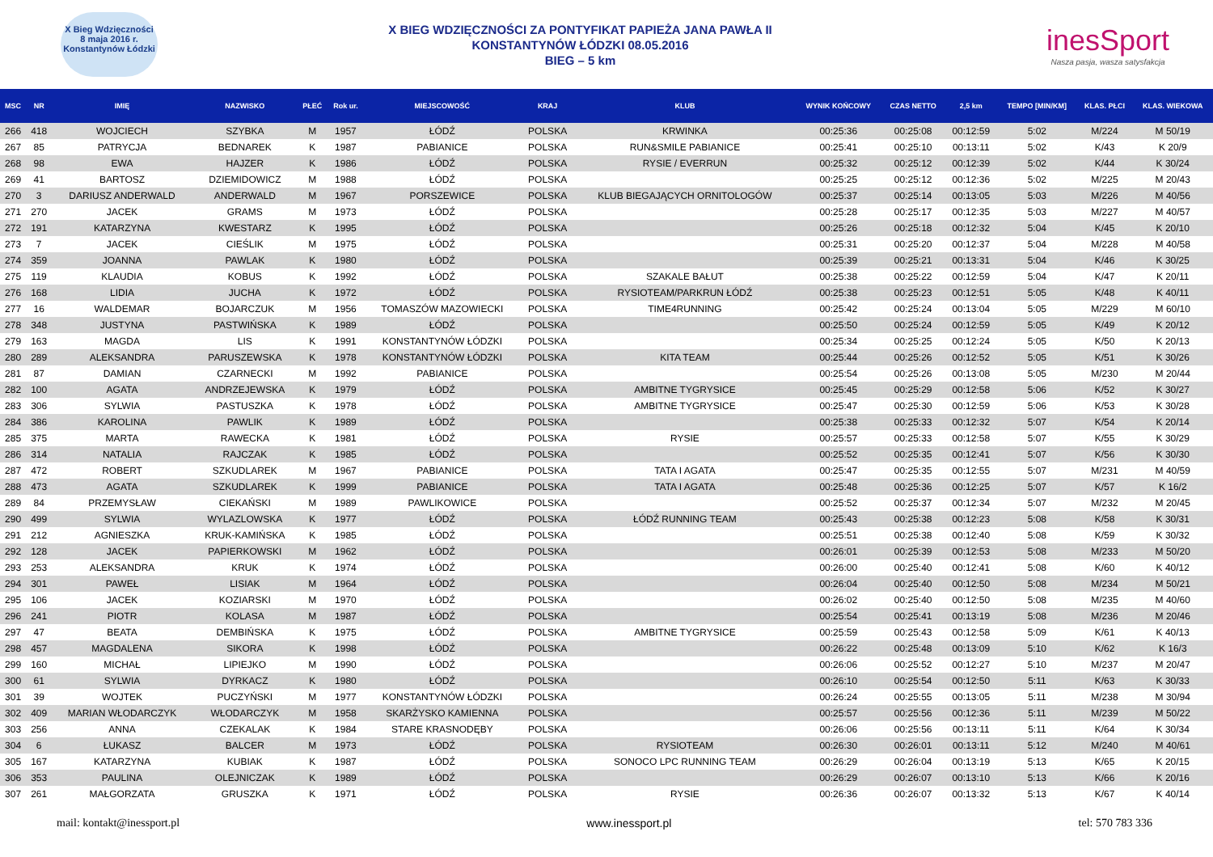X Bieg Wdzięczności
8 maja 2016 r.
Konstantynów Łódzki
X BIEG WDZIĘCZNOŚCI ZA PONTYFIKAT PAPIEŻA JANA PAWŁA II
KONSTANTYNÓW ŁÓDZKI 08.05.2016
BIEG – 5 km
inesSport
Nasza pasja, wasza satysfakcja
| MSC | NR | IMIĘ | NAZWISKO | PŁEĆ | Rok ur. | MIEJSCOWOŚĆ | KRAJ | KLUB | WYNIK KOŃCOWY | CZAS NETTO | 2,5 km | TEMPO [MIN/KM] | KLAS. PŁCI | KLAS. WIEKOWA |
| --- | --- | --- | --- | --- | --- | --- | --- | --- | --- | --- | --- | --- | --- | --- |
| 266 | 418 | WOJCIECH | SZYBKA | M | 1957 | ŁÓDŹ | POLSKA | KRWINKA | 00:25:36 | 00:25:08 | 00:12:59 | 5:02 | M/224 | M 50/19 |
| 267 | 85 | PATRYCJA | BEDNAREK | K | 1987 | PABIANICE | POLSKA | RUN&SMILE PABIANICE | 00:25:41 | 00:25:10 | 00:13:11 | 5:02 | K/43 | K 20/9 |
| 268 | 98 | EWA | HAJZER | K | 1986 | ŁÓDŹ | POLSKA | RYSIE / EVERRUN | 00:25:32 | 00:25:12 | 00:12:39 | 5:02 | K/44 | K 30/24 |
| 269 | 41 | BARTOSZ | DZIEMIDOWICZ | M | 1988 | ŁÓDŹ | POLSKA | | 00:25:25 | 00:25:12 | 00:12:36 | 5:02 | M/225 | M 20/43 |
| 270 | 3 | DARIUSZ ANDERWALD | ANDERWALD | M | 1967 | PORSZEWICE | POLSKA | KLUB BIEGAJĄCYCH ORNITOLOGÓW | 00:25:37 | 00:25:14 | 00:13:05 | 5:03 | M/226 | M 40/56 |
| 271 | 270 | JACEK | GRAMS | M | 1973 | ŁÓDŹ | POLSKA | | 00:25:28 | 00:25:17 | 00:12:35 | 5:03 | M/227 | M 40/57 |
| 272 | 191 | KATARZYNA | KWESTARZ | K | 1995 | ŁÓDŹ | POLSKA | | 00:25:26 | 00:25:18 | 00:12:32 | 5:04 | K/45 | K 20/10 |
| 273 | 7 | JACEK | CIEŚLIK | M | 1975 | ŁÓDŹ | POLSKA | | 00:25:31 | 00:25:20 | 00:12:37 | 5:04 | M/228 | M 40/58 |
| 274 | 359 | JOANNA | PAWLAK | K | 1980 | ŁÓDŹ | POLSKA | | 00:25:39 | 00:25:21 | 00:13:31 | 5:04 | K/46 | K 30/25 |
| 275 | 119 | KLAUDIA | KOBUS | K | 1992 | ŁÓDŹ | POLSKA | SZAKALE BAŁUT | 00:25:38 | 00:25:22 | 00:12:59 | 5:04 | K/47 | K 20/11 |
| 276 | 168 | LIDIA | JUCHA | K | 1972 | ŁÓDŹ | POLSKA | RYSIOTEAM/PARKRUN ŁÓDŹ | 00:25:38 | 00:25:23 | 00:12:51 | 5:05 | K/48 | K 40/11 |
| 277 | 16 | WALDEMAR | BOJARCZUK | M | 1956 | TOMASZÓW MAZOWIECKI | POLSKA | TIME4RUNNING | 00:25:42 | 00:25:24 | 00:13:04 | 5:05 | M/229 | M 60/10 |
| 278 | 348 | JUSTYNA | PASTWIŃSKA | K | 1989 | ŁÓDŹ | POLSKA | | 00:25:50 | 00:25:24 | 00:12:59 | 5:05 | K/49 | K 20/12 |
| 279 | 163 | MAGDA | LIS | K | 1991 | KONSTANTYNÓW ŁÓDZKI | POLSKA | | 00:25:34 | 00:25:25 | 00:12:24 | 5:05 | K/50 | K 20/13 |
| 280 | 289 | ALEKSANDRA | PARUSZEWSKA | K | 1978 | KONSTANTYNÓW ŁÓDZKI | POLSKA | KITA TEAM | 00:25:44 | 00:25:26 | 00:12:52 | 5:05 | K/51 | K 30/26 |
| 281 | 87 | DAMIAN | CZARNECKI | M | 1992 | PABIANICE | POLSKA | | 00:25:54 | 00:25:26 | 00:13:08 | 5:05 | M/230 | M 20/44 |
| 282 | 100 | AGATA | ANDRZEJEWSKA | K | 1979 | ŁÓDŹ | POLSKA | AMBITNE TYGRYSICE | 00:25:45 | 00:25:29 | 00:12:58 | 5:06 | K/52 | K 30/27 |
| 283 | 306 | SYLWIA | PASTUSZKA | K | 1978 | ŁÓDŹ | POLSKA | AMBITNE TYGRYSICE | 00:25:47 | 00:25:30 | 00:12:59 | 5:06 | K/53 | K 30/28 |
| 284 | 386 | KAROLINA | PAWLIK | K | 1989 | ŁÓDŹ | POLSKA | | 00:25:38 | 00:25:33 | 00:12:32 | 5:07 | K/54 | K 20/14 |
| 285 | 375 | MARTA | RAWECKA | K | 1981 | ŁÓDŹ | POLSKA | RYSIE | 00:25:57 | 00:25:33 | 00:12:58 | 5:07 | K/55 | K 30/29 |
| 286 | 314 | NATALIA | RAJCZAK | K | 1985 | ŁÓDŹ | POLSKA | | 00:25:52 | 00:25:35 | 00:12:41 | 5:07 | K/56 | K 30/30 |
| 287 | 472 | ROBERT | SZKUDLAREK | M | 1967 | PABIANICE | POLSKA | TATA I AGATA | 00:25:47 | 00:25:35 | 00:12:55 | 5:07 | M/231 | M 40/59 |
| 288 | 473 | AGATA | SZKUDLAREK | K | 1999 | PABIANICE | POLSKA | TATA I AGATA | 00:25:48 | 00:25:36 | 00:12:25 | 5:07 | K/57 | K 16/2 |
| 289 | 84 | PRZEMYSŁAW | CIEKAŃSKI | M | 1989 | PAWLIKOWICE | POLSKA | | 00:25:52 | 00:25:37 | 00:12:34 | 5:07 | M/232 | M 20/45 |
| 290 | 499 | SYLWIA | WYLAZLOWSKA | K | 1977 | ŁÓDŹ | POLSKA | ŁÓDŹ RUNNING TEAM | 00:25:43 | 00:25:38 | 00:12:23 | 5:08 | K/58 | K 30/31 |
| 291 | 212 | AGNIESZKA | KRUK-KAMIŃSKA | K | 1985 | ŁÓDŹ | POLSKA | | 00:25:51 | 00:25:38 | 00:12:40 | 5:08 | K/59 | K 30/32 |
| 292 | 128 | JACEK | PAPIERKOWSKI | M | 1962 | ŁÓDŹ | POLSKA | | 00:26:01 | 00:25:39 | 00:12:53 | 5:08 | M/233 | M 50/20 |
| 293 | 253 | ALEKSANDRA | KRUK | K | 1974 | ŁÓDŹ | POLSKA | | 00:26:00 | 00:25:40 | 00:12:41 | 5:08 | K/60 | K 40/12 |
| 294 | 301 | PAWEŁ | LISIAK | M | 1964 | ŁÓDŹ | POLSKA | | 00:26:04 | 00:25:40 | 00:12:50 | 5:08 | M/234 | M 50/21 |
| 295 | 106 | JACEK | KOZIARSKI | M | 1970 | ŁÓDŹ | POLSKA | | 00:26:02 | 00:25:40 | 00:12:50 | 5:08 | M/235 | M 40/60 |
| 296 | 241 | PIOTR | KOLASA | M | 1987 | ŁÓDŹ | POLSKA | | 00:25:54 | 00:25:41 | 00:13:19 | 5:08 | M/236 | M 20/46 |
| 297 | 47 | BEATA | DEMBIŃSKA | K | 1975 | ŁÓDŹ | POLSKA | AMBITNE TYGRYSICE | 00:25:59 | 00:25:43 | 00:12:58 | 5:09 | K/61 | K 40/13 |
| 298 | 457 | MAGDALENA | SIKORA | K | 1998 | ŁÓDŹ | POLSKA | | 00:26:22 | 00:25:48 | 00:13:09 | 5:10 | K/62 | K 16/3 |
| 299 | 160 | MICHAŁ | LIPIEJKO | M | 1990 | ŁÓDŹ | POLSKA | | 00:26:06 | 00:25:52 | 00:12:27 | 5:10 | M/237 | M 20/47 |
| 300 | 61 | SYLWIA | DYRKACZ | K | 1980 | ŁÓDŹ | POLSKA | | 00:26:10 | 00:25:54 | 00:12:50 | 5:11 | K/63 | K 30/33 |
| 301 | 39 | WOJTEK | PUCZYŃSKI | M | 1977 | KONSTANTYNÓW ŁÓDZKI | POLSKA | | 00:26:24 | 00:25:55 | 00:13:05 | 5:11 | M/238 | M 30/94 |
| 302 | 409 | MARIAN WŁODARCZYK | WŁODARCZYK | M | 1958 | SKARŻYSKO KAMIENNA | POLSKA | | 00:25:57 | 00:25:56 | 00:12:36 | 5:11 | M/239 | M 50/22 |
| 303 | 256 | ANNA | CZEKALAK | K | 1984 | STARE KRASNODĘBY | POLSKA | | 00:26:06 | 00:25:56 | 00:13:11 | 5:11 | K/64 | K 30/34 |
| 304 | 6 | ŁUKASZ | BALCER | M | 1973 | ŁÓDŹ | POLSKA | RYSIOTEAM | 00:26:30 | 00:26:01 | 00:13:11 | 5:12 | M/240 | M 40/61 |
| 305 | 167 | KATARZYNA | KUBIAK | K | 1987 | ŁÓDŹ | POLSKA | SONOCO LPC RUNNING TEAM | 00:26:29 | 00:26:04 | 00:13:19 | 5:13 | K/65 | K 20/15 |
| 306 | 353 | PAULINA | OLEJNICZAK | K | 1989 | ŁÓDŹ | POLSKA | | 00:26:29 | 00:26:07 | 00:13:10 | 5:13 | K/66 | K 20/16 |
| 307 | 261 | MAŁGORZATA | GRUSZKA | K | 1971 | ŁÓDŹ | POLSKA | RYSIE | 00:26:36 | 00:26:07 | 00:13:32 | 5:13 | K/67 | K 40/14 |
mail: kontakt@inessport.pl www.inessport.pl tel: 570 783 336